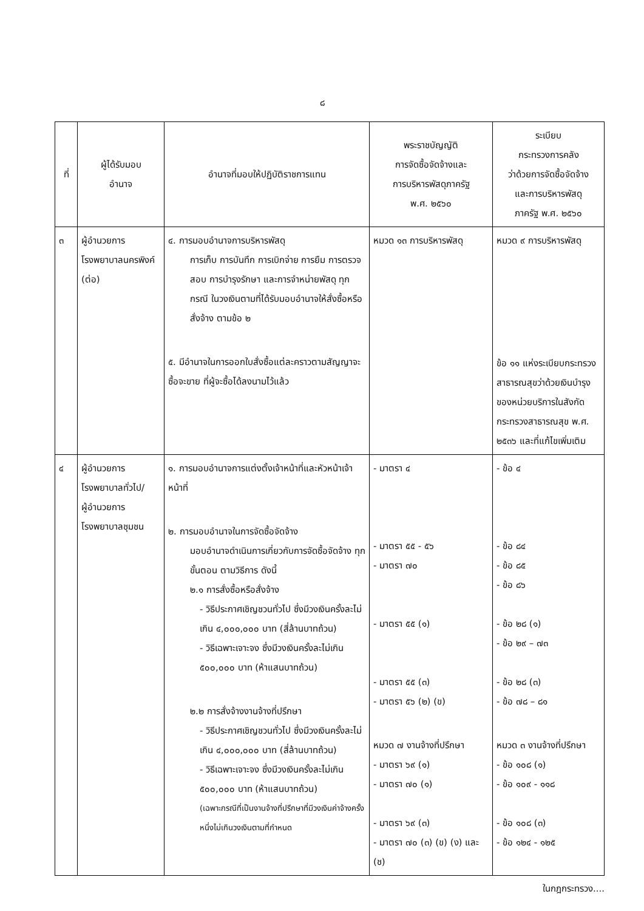๘
| ที่ | ผู้ได้รับมอบ อำนาจ | อำนาจที่มอบให้ปฏิบัติราชการแทน | พระราชบัญญัติ การจัดซื้อจัดจ้างและ การบริหารพัสดุภาครัฐ พ.ศ. ๒๕๖๐ | ระเบียบ กระทรวงการคลัง ว่าด้วยการจัดซื้อจัดจ้าง และการบริหารพัสดุ ภาครัฐ พ.ศ. ๒๕๖๐ |
| --- | --- | --- | --- | --- |
| ๓ | ผู้อำนวยการ โรงพยาบาลนครพิงค์ (ต่อ) | ๔. การมอบอำนาจการบริหารพัสดุ การเก็บ การบันทึก การเบิกจ่าย การยืม การตรวจสอบ การบำรุงรักษา และการจำหน่ายพัสดุ ทุกกรณี ในวงเงินตามที่ได้รับมอบอำนาจให้สั่งซื้อหรือสั่งจ้าง ตามข้อ ๒ ๕. มีอำนาจในการออกใบสั่งซื้อแต่ละคราวตามสัญญาจะซื้อจะขาย ที่ผู้จะซื้อได้ลงนามไว้แล้ว | หมวด ๑๓ การบริหารพัสดุ | หมวด ๙ การบริหารพัสดุ ข้อ ๑๑ แห่งระเบียบกระทรวงสาธารณสุขว่าด้วยเงินบำรุงของหน่วยบริการในสังกัดกระทรวงสาธารณสุข พ.ศ. ๒๕๓๖ และที่แก้ไขเพิ่มเติม |
| ๔ | ผู้อำนวยการ โรงพยาบาลทั่วไป/ ผู้อำนวยการ โรงพยาบาลชุมชน | ๑. การมอบอำนาจการแต่งตั้งเจ้าหน้าที่และหัวหน้าเจ้าหน้าที่ ๒. การมอบอำนาจในการจัดซื้อจัดจ้าง มอบอำนาจดำเนินการเกี่ยวกับการจัดซื้อจัดจ้าง ทุกขั้นตอน ตามวิธีการ ดังนี้ ๒.๑ การสั่งซื้อหรือสั่งจ้าง - วิธีประกาศเชิญชวนทั่วไป ซึ่งมีวงเงินครั้งละไม่เกิน ๔,๐๐๐,๐๐๐ บาท (สี่ล้านบาทถ้วน) - วิธีเฉพาะเจาะจง ซึ่งมีวงเงินครั้งละไม่เกิน ๕๐๐,๐๐๐ บาท (ห้าแสนบาทถ้วน) ๒.๒ การสั่งจ้างงานจ้างที่ปรึกษา - วิธีประกาศเชิญชวนทั่วไป ซึ่งมีวงเงินครั้งละไม่เกิน ๔,๐๐๐,๐๐๐ บาท (สี่ล้านบาทถ้วน) - วิธีเฉพาะเจาะจง ซึ่งมีวงเงินครั้งละไม่เกิน ๕๐๐,๐๐๐ บาท (ห้าแสนบาทถ้วน) (เฉพาะกรณีที่เป็นงานจ้างที่ปรึกษาที่มีวงเงินค่าจ้างครั้งหนึ่งไม่เกินวงเงินตามที่กำหนด | - มาตรา ๔ - มาตรา ๕๕ - ๕๖ - มาตรา ๗๐ - มาตรา ๕๕ (๑) - มาตรา ๕๕ (๓) - มาตรา ๕๖ (๒) (ข) หมวด ๗ งานจ้างที่ปรึกษา - มาตรา ๖๙ (๑) - มาตรา ๗๐ (๑) - มาตรา ๖๙ (๓) - มาตรา ๗๐ (๓) (ข) (ง) และ (ช) | - ข้อ ๔ - ข้อ ๘๔ - ข้อ ๘๕ - ข้อ ๘๖ - ข้อ ๒๘ (๑) - ข้อ ๒๙ – ๗๓ - ข้อ ๒๘ (๓) - ข้อ ๗๘ – ๘๑ หมวด ๓ งานจ้างที่ปรึกษา - ข้อ ๑๐๘ (๑) - ข้อ ๑๐๙ - ๑๑๘ - ข้อ ๑๐๘ (๓) - ข้อ ๑๒๔ - ๑๒๕ |
ในกฎกระทรวง....